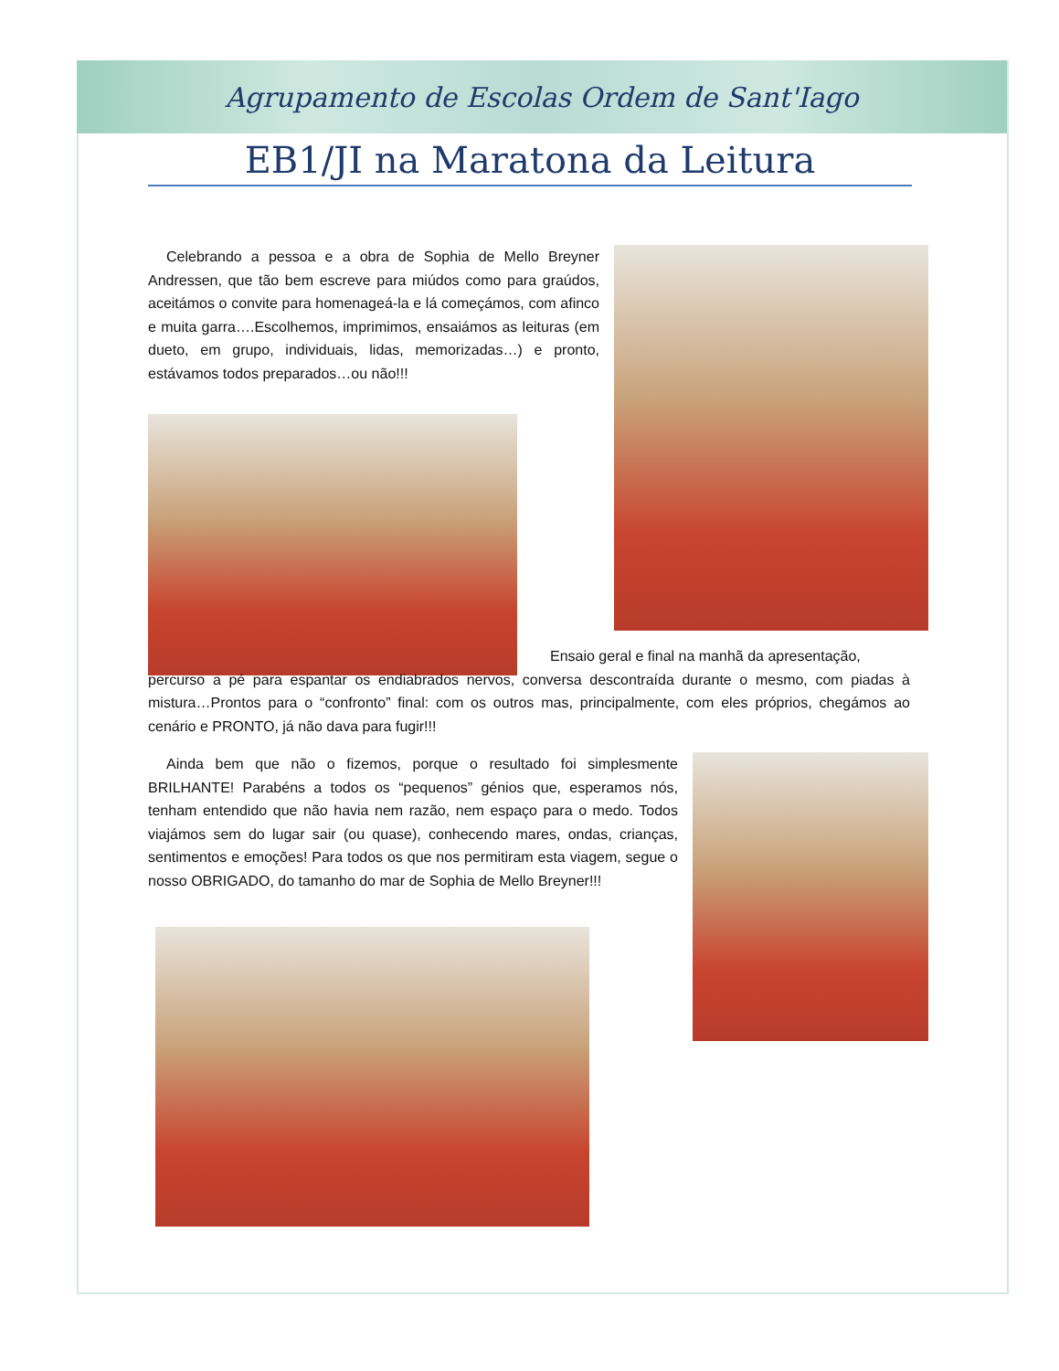Agrupamento de Escolas Ordem de Sant'Iago
EB1/JI na Maratona da Leitura
Celebrando a pessoa e a obra de Sophia de Mello Breyner Andressen, que tão bem escreve para miúdos como para graúdos, aceitámos o convite para homenageá-la e lá começámos, com afinco e muita garra….Escolhemos, imprimimos, ensaiámos as leituras (em dueto, em grupo, individuais, lidas, memorizadas…) e pronto, estávamos todos preparados…ou não!!!
Ensaio geral e final na manhã da apresentação,
percurso a pé para espantar os endiabrados nervos, conversa descontraída durante o mesmo, com piadas à mistura…Prontos para o “confronto” final: com os outros mas, principalmente, com eles próprios, chegámos ao cenário e PRONTO, já não dava para fugir!!!
Ainda bem que não o fizemos, porque o resultado foi simplesmente BRILHANTE! Parabéns a todos os “pequenos” génios que, esperamos nós, tenham entendido que não havia nem razão, nem espaço para o medo. Todos viajámos sem do lugar sair (ou quase), conhecendo mares, ondas, crianças, sentimentos e emoções! Para todos os que nos permitiram esta viagem, segue o nosso OBRIGADO, do tamanho do mar de Sophia de Mello Breyner!!!